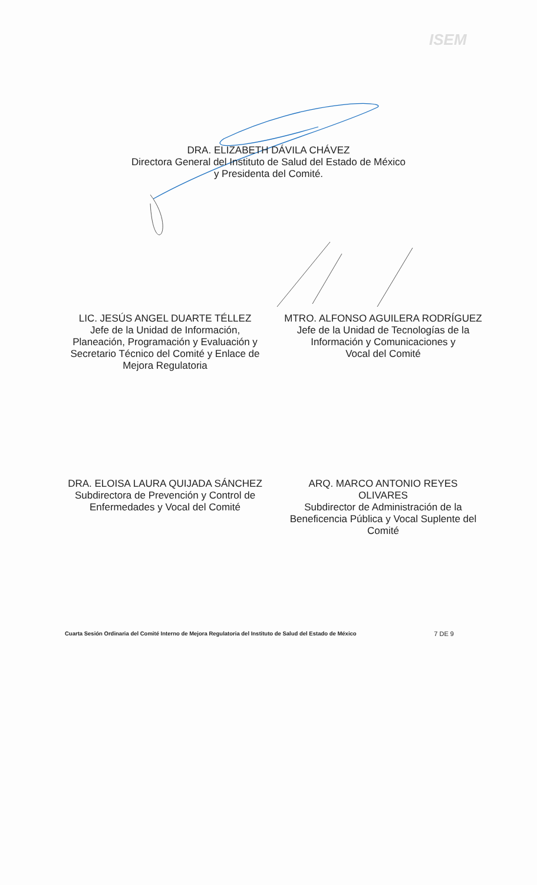ISEM
DRA. ELIZABETH DÁVILA CHÁVEZ
Directora General del Instituto de Salud del Estado de México
y Presidenta del Comité.
LIC. JESÚS ANGEL DUARTE TÉLLEZ
Jefe de la Unidad de Información, Planeación, Programación y Evaluación y Secretario Técnico del Comité y Enlace de Mejora Regulatoria
MTRO. ALFONSO AGUILERA RODRÍGUEZ
Jefe de la Unidad de Tecnologías de la Información y Comunicaciones y
Vocal del Comité
DRA. ELOISA LAURA QUIJADA SÁNCHEZ
Subdirectora de Prevención y Control de Enfermedades y Vocal del Comité
ARQ. MARCO ANTONIO REYES OLIVARES
Subdirector de Administración de la Beneficencia Pública y Vocal Suplente del Comité
Cuarta Sesión Ordinaria del Comité Interno de Mejora Regulatoria del Instituto de Salud del Estado de México 7 DE 9